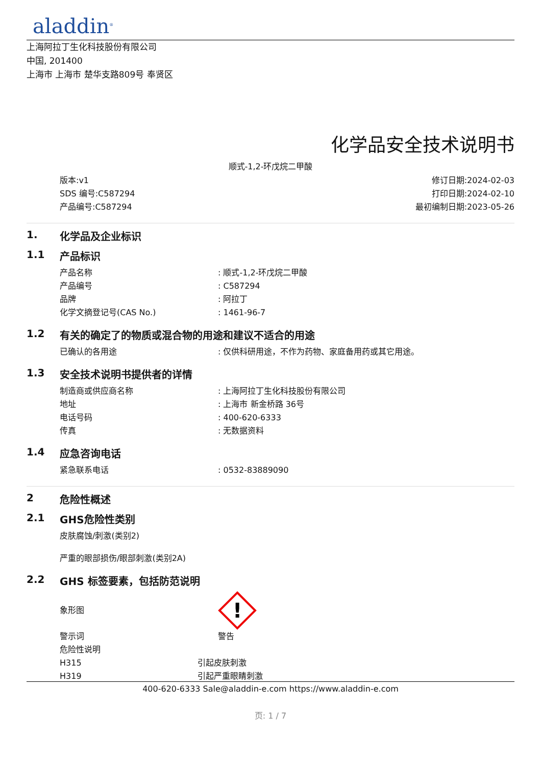aladdin<sup>®</sup>
上海阿拉丁生化科技股份有限公司
中国, 201400
上海市 上海市 楚华支路809号 奉贤区
化学品安全技术说明书
顺式-1,2-环戊烷二甲酸
版本:v1
SDS 编号:C587294
产品编号:C587294
修订日期:2024-02-03
打印日期:2024-02-10
最初编制日期:2023-05-26
1. 化学品及企业标识
1.1 产品标识
产品名称 : 顺式-1,2-环戊烷二甲酸
产品编号 : C587294
品牌 : 阿拉丁
化学文摘登记号(CAS No.) : 1461-96-7
1.2 有关的确定了的物质或混合物的用途和建议不适合的用途
已确认的各用途 : 仅供科研用途，不作为药物、家庭备用药或其它用途。
1.3 安全技术说明书提供者的详情
制造商或供应商名称 : 上海阿拉丁生化科技股份有限公司
地址 : 上海市 新金桥路 36号
电话号码 : 400-620-6333
传真 : 无数据资料
1.4 应急咨询电话
紧急联系电话 : 0532-83889090
2 危险性概述
2.1 GHS危险性类别
皮肤腐蚀/刺激(类别2)
严重的眼部损伤/眼部刺激(类别2A)
2.2 GHS 标签要素，包括防范说明
象形图
!
警示词 警告
危险性说明
H315 引起皮肤刺激
H319 引起严重眼睛刺激
400-620-6333 Sale@aladdin-e.com https://www.aladdin-e.com
页: 1 / 7